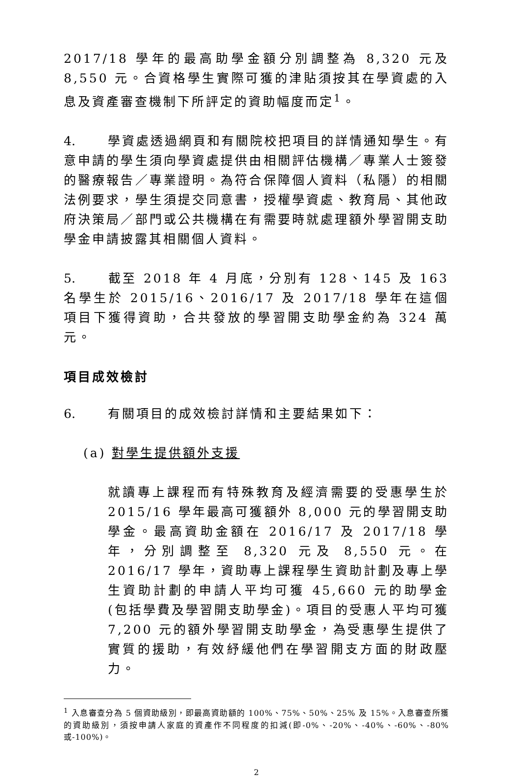2017/18 學年的最高助學金額分別調整為 8,320 元及 8,550 元。合資格學生實際可獲的津貼須按其在學資處的入息及資產審查機制下所評定的資助幅度而定<sup>1</sup>。
4. 學資處透過網頁和有關院校把項目的詳情通知學生。有意申請的學生須向學資處提供由相關評估機構／專業人士簽發的醫療報告／專業證明。為符合保障個人資料（私隱）的相關法例要求，學生須提交同意書，授權學資處、教育局、其他政府決策局／部門或公共機構在有需要時就處理額外學習開支助學金申請披露其相關個人資料。
5. 截至 2018 年 4 月底，分別有 128、145 及 163 名學生於 2015/16、2016/17 及 2017/18 學年在這個項目下獲得資助，合共發放的學習開支助學金約為 324 萬元。
項目成效檢討
6. 有關項目的成效檢討詳情和主要結果如下：
(a) 對學生提供額外支援
就讀專上課程而有特殊教育及經濟需要的受惠學生於 2015/16 學年最高可獲額外 8,000 元的學習開支助學金。最高資助金額在 2016/17 及 2017/18 學年，分別調整至 8,320 元及 8,550 元。在 2016/17 學年，資助專上課程學生資助計劃及專上學生資助計劃的申請人平均可獲 45,660 元的助學金(包括學費及學習開支助學金)。項目的受惠人平均可獲 7,200 元的額外學習開支助學金，為受惠學生提供了實質的援助，有效紓緩他們在學習開支方面的財政壓力。
<sup>1</sup> 入息審查分為 5 個資助級別，即最高資助額的 100%、75%、50%、25% 及 15%。入息審查所獲的資助級別，須按申請人家庭的資產作不同程度的扣減(即-0%、-20%、-40%、-60%、-80%或-100%)。
2